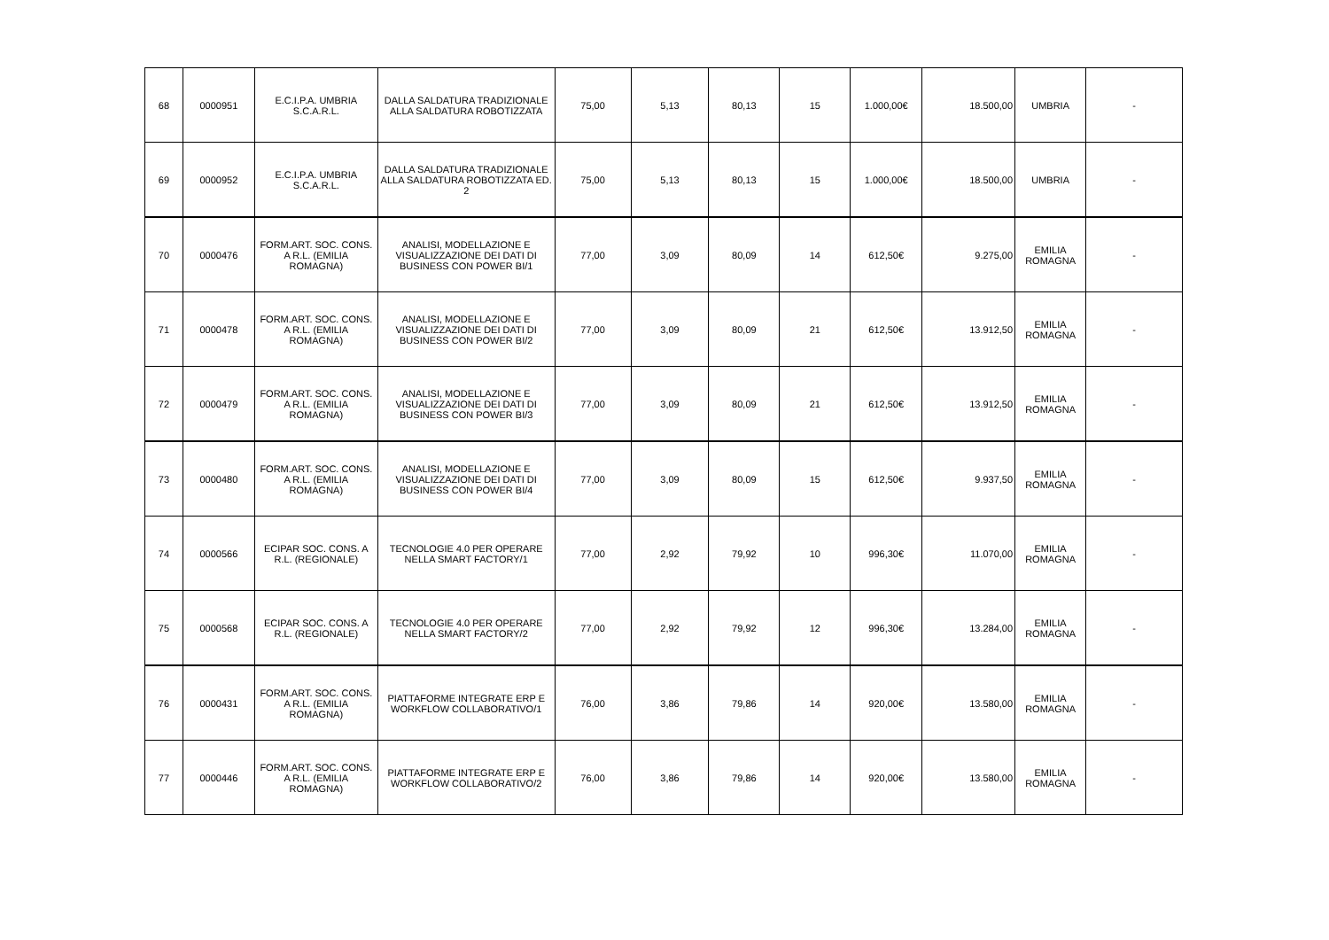| 68 | 0000951 | E.C.I.P.A. UMBRIA S.C.A.R.L. | DALLA SALDATURA TRADIZIONALE ALLA SALDATURA ROBOTIZZATA | 75,00 | 5,13 | 80,13 | 15 | 1.000,00€ | 18.500,00 | UMBRIA | - |
| 69 | 0000952 | E.C.I.P.A. UMBRIA S.C.A.R.L. | DALLA SALDATURA TRADIZIONALE ALLA SALDATURA ROBOTIZZATA ED. 2 | 75,00 | 5,13 | 80,13 | 15 | 1.000,00€ | 18.500,00 | UMBRIA | - |
| 70 | 0000476 | FORM.ART. SOC. CONS. A R.L. (EMILIA ROMAGNA) | ANALISI, MODELLAZIONE E VISUALIZZAZIONE DEI DATI DI BUSINESS CON POWER BI/1 | 77,00 | 3,09 | 80,09 | 14 | 612,50€ | 9.275,00 | EMILIA ROMAGNA | - |
| 71 | 0000478 | FORM.ART. SOC. CONS. A R.L. (EMILIA ROMAGNA) | ANALISI, MODELLAZIONE E VISUALIZZAZIONE DEI DATI DI BUSINESS CON POWER BI/2 | 77,00 | 3,09 | 80,09 | 21 | 612,50€ | 13.912,50 | EMILIA ROMAGNA | - |
| 72 | 0000479 | FORM.ART. SOC. CONS. A R.L. (EMILIA ROMAGNA) | ANALISI, MODELLAZIONE E VISUALIZZAZIONE DEI DATI DI BUSINESS CON POWER BI/3 | 77,00 | 3,09 | 80,09 | 21 | 612,50€ | 13.912,50 | EMILIA ROMAGNA | - |
| 73 | 0000480 | FORM.ART. SOC. CONS. A R.L. (EMILIA ROMAGNA) | ANALISI, MODELLAZIONE E VISUALIZZAZIONE DEI DATI DI BUSINESS CON POWER BI/4 | 77,00 | 3,09 | 80,09 | 15 | 612,50€ | 9.937,50 | EMILIA ROMAGNA | - |
| 74 | 0000566 | ECIPAR SOC. CONS. A R.L. (REGIONALE) | TECNOLOGIE 4.0 PER OPERARE NELLA SMART FACTORY/1 | 77,00 | 2,92 | 79,92 | 10 | 996,30€ | 11.070,00 | EMILIA ROMAGNA | - |
| 75 | 0000568 | ECIPAR SOC. CONS. A R.L. (REGIONALE) | TECNOLOGIE 4.0 PER OPERARE NELLA SMART FACTORY/2 | 77,00 | 2,92 | 79,92 | 12 | 996,30€ | 13.284,00 | EMILIA ROMAGNA | - |
| 76 | 0000431 | FORM.ART. SOC. CONS. A R.L. (EMILIA ROMAGNA) | PIATTAFORME INTEGRATE ERP E WORKFLOW COLLABORATIVO/1 | 76,00 | 3,86 | 79,86 | 14 | 920,00€ | 13.580,00 | EMILIA ROMAGNA | - |
| 77 | 0000446 | FORM.ART. SOC. CONS. A R.L. (EMILIA ROMAGNA) | PIATTAFORME INTEGRATE ERP E WORKFLOW COLLABORATIVO/2 | 76,00 | 3,86 | 79,86 | 14 | 920,00€ | 13.580,00 | EMILIA ROMAGNA | - |